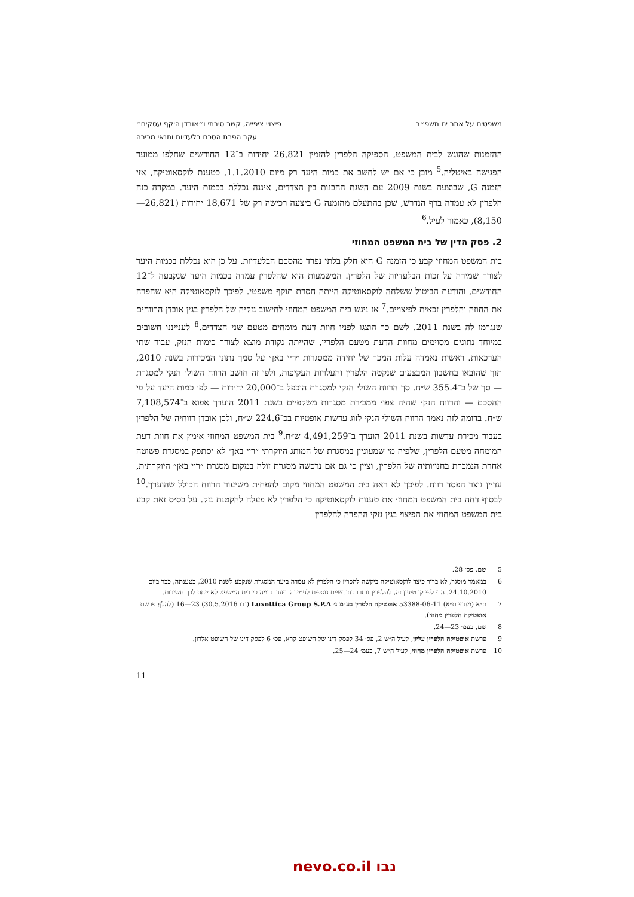משפטים על אתר יח תשפ״ב פיצויי ציפייה, קשר סיבתי ו״אובדן היקף עסקים״
עקב הפרת הסכם בלעדיות ותנאי מכירה
ההזמנות שהוגש לבית המשפט, הספיקה הלפרין להזמין 26,821 יחידות ב־12 החודשים שחלפו ממועד הפגישה באיטליה.<sup>5</sup> מובן כי אם יש לחשב את כמות היעד רק מיום 1.1.2010, כטענת לוקסאוטיקה, אזי הזמנה G, שבוצעה בשנת 2009 עם השגת ההבנות בין הצדדים, איננה נכללת בכמות היעד. במקרה כזה הלפרין לא עמדה ברף הנדרש, שכן בהתעלם מהזמנה G ביצעה רכישה רק של 18,671 יחידות (26,821—8,150), כאמור לעיל.<sup>6</sup>
2. פסק הדין של בית המשפט המחוזי
בית המשפט המחוזי קבע כי הזמנה G היא חלק בלתי נפרד מהסכם הבלעדיות. על כן היא נכללת בכמות היעד לצורך שמירה על זכות הבלעדיות של הלפרין. המשמעות היא שהלפרין עמדה בכמות היעד שנקבעה ל־12 החודשים, והודעת הביטול ששלחה לוקסאוטיקה הייתה חסרת תוקף משפטי. לפיכך לוקסאוטיקה היא שהפרה את החוזה והלפרין זכאית לפיצויים.<sup>7</sup> אז ניגש בית המשפט המחוזי לחישוב נזקיה של הלפרין בגין אובדן הרווחים שנגרמו לה בשנת 2011. לשם כך הוצגו לפניו חוות דעת מומחים מטעם שני הצדדים.<sup>8</sup> לענייננו חשובים במיוחד נתונים מסוימים מחוות הדעת מטעם הלפרין, שהייתה נקודת מוצא לצורך כימות הנזק, עבור שתי הערכאות. ראשית נאמדה עלות המכר של יחידה ממסגרות ״ריי באן״ על סמך נתוני המכירות בשנת 2010, תוך שהובאו בחשבון המבצעים שנקטה הלפרין והעלויות העקיפות, ולפי זה חושב הרווח השולי הנקי למסגרת — סך של כ־355.4 ש״ח. סך הרווח השולי הנקי למסגרת הוכפל ב־20,000 יחידות — לפי כמות היעד על פי ההסכם — והרווח הנקי שהיה צפוי ממכירת מסגרות משקפיים בשנת 2011 הוערך אפוא ב־7,108,574 ש״ח. בדומה לזה נאמד הרווח השולי הנקי לזוג עדשות אופטיות בכ־224.6 ש״ח, ולכן אובדן רווחיה של הלפרין בעבור מכירת עדשות בשנת 2011 הוערך ב־4,491,259 ש״ח.<sup>9</sup> בית המשפט המחוזי אימץ את חוות דעת המומחה מטעם הלפרין, שלפיה מי שמעוניין במסגרת של המותג היוקרתי ״ריי באן״ לא יסתפק במסגרת פשוטה אחרת הנמכרת בחנויותיה של הלפרין, וציין כי גם אם נרכשה מסגרת זולה במקום מסגרת ״ריי באן״ היוקרתית, עדיין נוצר הפסד רווח. לפיכך לא ראה בית המשפט המחוזי מקום להפחית משיעור הרווח הכולל שהוערך.<sup>10</sup> לבסוף דחה בית המשפט המחוזי את טענות לוקסאוטיקה כי הלפרין לא פעלה להקטנת נזק. על בסיס זאת קבע בית המשפט המחוזי את הפיצוי בגין נזקי ההפרה להלפרין
5 שם, פס׳ 28.
6 במאמר מוסגר, לא ברור כיצד לוקסאוטיקה ביקשה להכריז כי הלפרין לא עמדה ביעד המסגרת שנקבע לשנת 2010, כטענתה, כבר ביום 24.10.2010. הרי לפי קו טיעון זה, להלפרין נותרו כחודשיים נוספים לעמידה ביעד. דומה כי בית המשפט לא ייחס לכך חשיבות.
7 ת״א (מחוזי ת״א) 53388-06-11 אופטיקה הלפרין בע״מ נ׳ Luxottica Group S.P.A (נבו 30.5.2016) 23—16 (להלן: פרשת אופטיקה הלפרין מחוזי).
8 שם, בעמ׳ 23—24.
9 פרשת אופטיקה הלפרין עליון, לעיל ה״ש 2, פס׳ 34 לפסק דינו של השופט קרא, פס׳ 6 לפסק דינו של השופט אלרון.
10 פרשת אופטיקה הלפרין מחוזי, לעיל ה״ש 7, בעמ׳ 24—25.
11
נבו nevo.co.il